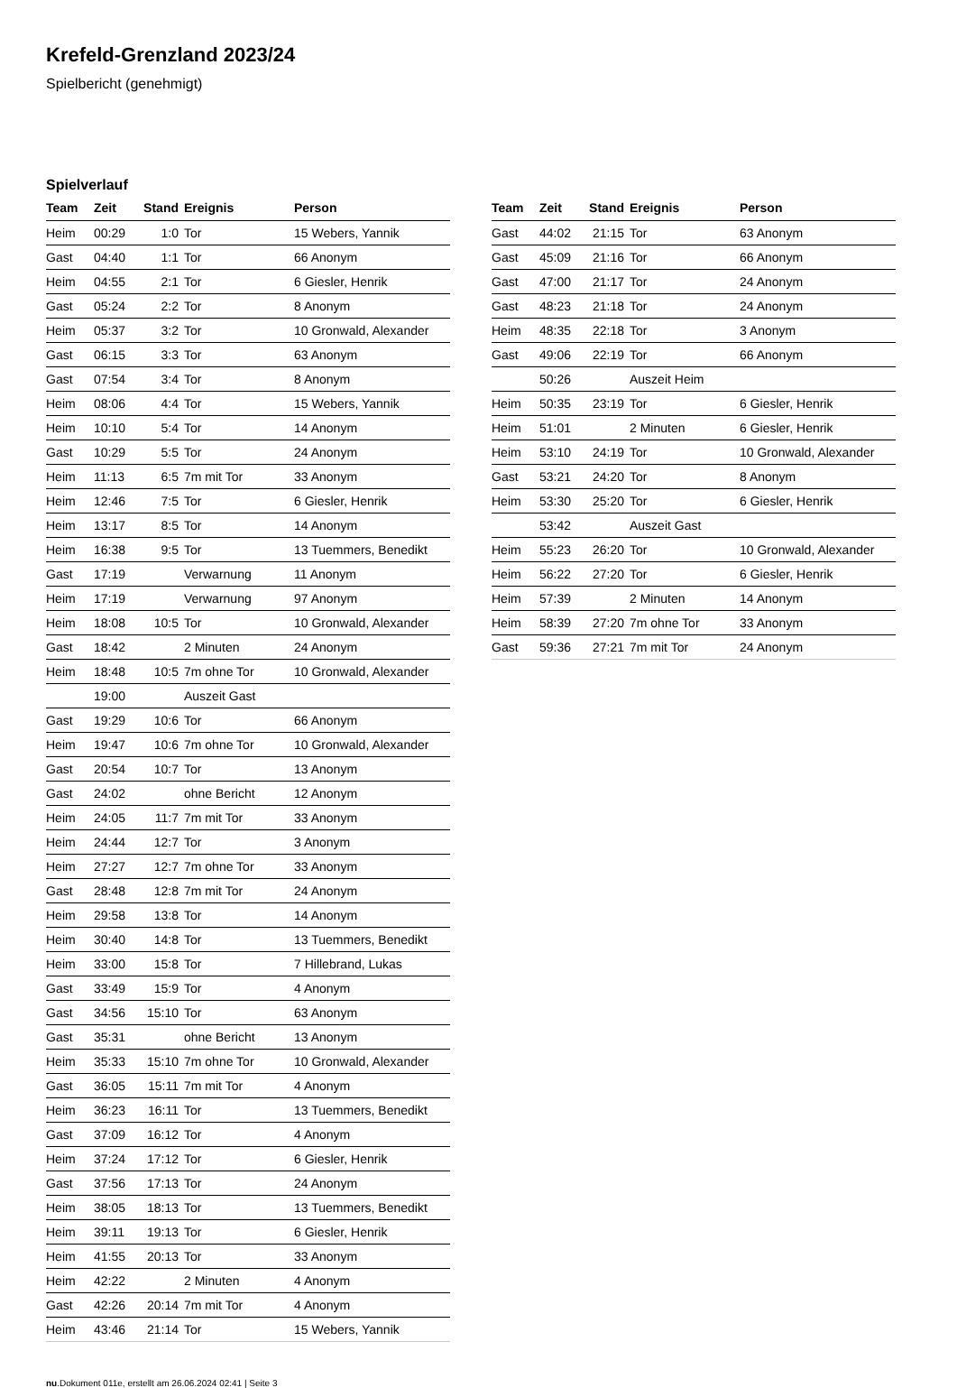Krefeld-Grenzland 2023/24
Spielbericht (genehmigt)
Spielverlauf
| Team | Zeit | Stand | Ereignis | Person |
| --- | --- | --- | --- | --- |
| Heim | 00:29 | 1:0 | Tor | 15 Webers, Yannik |
| Gast | 04:40 | 1:1 | Tor | 66 Anonym |
| Heim | 04:55 | 2:1 | Tor | 6 Giesler, Henrik |
| Gast | 05:24 | 2:2 | Tor | 8 Anonym |
| Heim | 05:37 | 3:2 | Tor | 10 Gronwald, Alexander |
| Gast | 06:15 | 3:3 | Tor | 63 Anonym |
| Gast | 07:54 | 3:4 | Tor | 8 Anonym |
| Heim | 08:06 | 4:4 | Tor | 15 Webers, Yannik |
| Heim | 10:10 | 5:4 | Tor | 14 Anonym |
| Gast | 10:29 | 5:5 | Tor | 24 Anonym |
| Heim | 11:13 | 6:5 | 7m mit Tor | 33 Anonym |
| Heim | 12:46 | 7:5 | Tor | 6 Giesler, Henrik |
| Heim | 13:17 | 8:5 | Tor | 14 Anonym |
| Heim | 16:38 | 9:5 | Tor | 13 Tuemmers, Benedikt |
| Gast | 17:19 | | Verwarnung | 11 Anonym |
| Heim | 17:19 | | Verwarnung | 97 Anonym |
| Heim | 18:08 | 10:5 | Tor | 10 Gronwald, Alexander |
| Gast | 18:42 | | 2 Minuten | 24 Anonym |
| Heim | 18:48 | 10:5 | 7m ohne Tor | 10 Gronwald, Alexander |
| | 19:00 | | Auszeit Gast | |
| Gast | 19:29 | 10:6 | Tor | 66 Anonym |
| Heim | 19:47 | 10:6 | 7m ohne Tor | 10 Gronwald, Alexander |
| Gast | 20:54 | 10:7 | Tor | 13 Anonym |
| Gast | 24:02 | | ohne Bericht | 12 Anonym |
| Heim | 24:05 | 11:7 | 7m mit Tor | 33 Anonym |
| Heim | 24:44 | 12:7 | Tor | 3 Anonym |
| Heim | 27:27 | 12:7 | 7m ohne Tor | 33 Anonym |
| Gast | 28:48 | 12:8 | 7m mit Tor | 24 Anonym |
| Heim | 29:58 | 13:8 | Tor | 14 Anonym |
| Heim | 30:40 | 14:8 | Tor | 13 Tuemmers, Benedikt |
| Heim | 33:00 | 15:8 | Tor | 7 Hillebrand, Lukas |
| Gast | 33:49 | 15:9 | Tor | 4 Anonym |
| Gast | 34:56 | 15:10 | Tor | 63 Anonym |
| Gast | 35:31 | | ohne Bericht | 13 Anonym |
| Heim | 35:33 | 15:10 | 7m ohne Tor | 10 Gronwald, Alexander |
| Gast | 36:05 | 15:11 | 7m mit Tor | 4 Anonym |
| Heim | 36:23 | 16:11 | Tor | 13 Tuemmers, Benedikt |
| Gast | 37:09 | 16:12 | Tor | 4 Anonym |
| Heim | 37:24 | 17:12 | Tor | 6 Giesler, Henrik |
| Gast | 37:56 | 17:13 | Tor | 24 Anonym |
| Heim | 38:05 | 18:13 | Tor | 13 Tuemmers, Benedikt |
| Heim | 39:11 | 19:13 | Tor | 6 Giesler, Henrik |
| Heim | 41:55 | 20:13 | Tor | 33 Anonym |
| Heim | 42:22 | | 2 Minuten | 4 Anonym |
| Gast | 42:26 | 20:14 | 7m mit Tor | 4 Anonym |
| Heim | 43:46 | 21:14 | Tor | 15 Webers, Yannik |
| Team | Zeit | Stand | Ereignis | Person |
| --- | --- | --- | --- | --- |
| Gast | 44:02 | 21:15 | Tor | 63 Anonym |
| Gast | 45:09 | 21:16 | Tor | 66 Anonym |
| Gast | 47:00 | 21:17 | Tor | 24 Anonym |
| Gast | 48:23 | 21:18 | Tor | 24 Anonym |
| Heim | 48:35 | 22:18 | Tor | 3 Anonym |
| Gast | 49:06 | 22:19 | Tor | 66 Anonym |
| | 50:26 | | Auszeit Heim | |
| Heim | 50:35 | 23:19 | Tor | 6 Giesler, Henrik |
| Heim | 51:01 | | 2 Minuten | 6 Giesler, Henrik |
| Heim | 53:10 | 24:19 | Tor | 10 Gronwald, Alexander |
| Gast | 53:21 | 24:20 | Tor | 8 Anonym |
| Heim | 53:30 | 25:20 | Tor | 6 Giesler, Henrik |
| | 53:42 | | Auszeit Gast | |
| Heim | 55:23 | 26:20 | Tor | 10 Gronwald, Alexander |
| Heim | 56:22 | 27:20 | Tor | 6 Giesler, Henrik |
| Heim | 57:39 | | 2 Minuten | 14 Anonym |
| Heim | 58:39 | 27:20 | 7m ohne Tor | 33 Anonym |
| Gast | 59:36 | 27:21 | 7m mit Tor | 24 Anonym |
nu.Dokument 011e, erstellt am 26.06.2024 02:41 | Seite 3